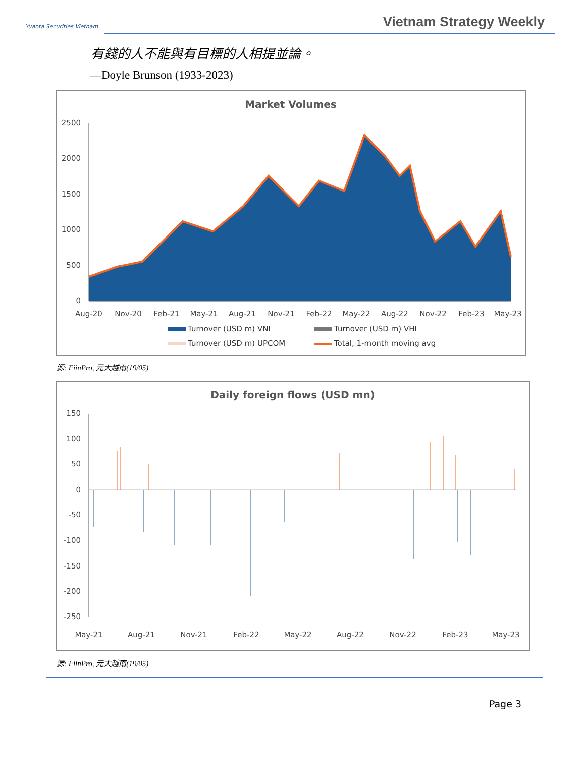Yuanta Securities Vietnam
Vietnam Strategy Weekly
有錢的人不能與有目標的人相提並論。
—Doyle Brunson (1933-2023)
Market Volumes
2500
2000
1500
1000
500
0
Aug-20
Nov-20
Feb-21
May-21
Aug-21
Nov-21
Feb-22
May-22
Aug-22
Nov-22
Feb-23
May-23
Turnover (USD m) VNI
Turnover (USD m) VHI
Turnover (USD m) UPCOM
Total, 1-month moving avg
源: FiinPro, 元大越南(19/05)
Daily foreign flows (USD mn)
150
100
50
0
-50
-100
-150
-200
-250
May-21
Aug-21
Nov-21
Feb-22
May-22
Aug-22
Nov-22
Feb-23
May-23
源: FiinPro, 元大越南(19/05)
Page 3